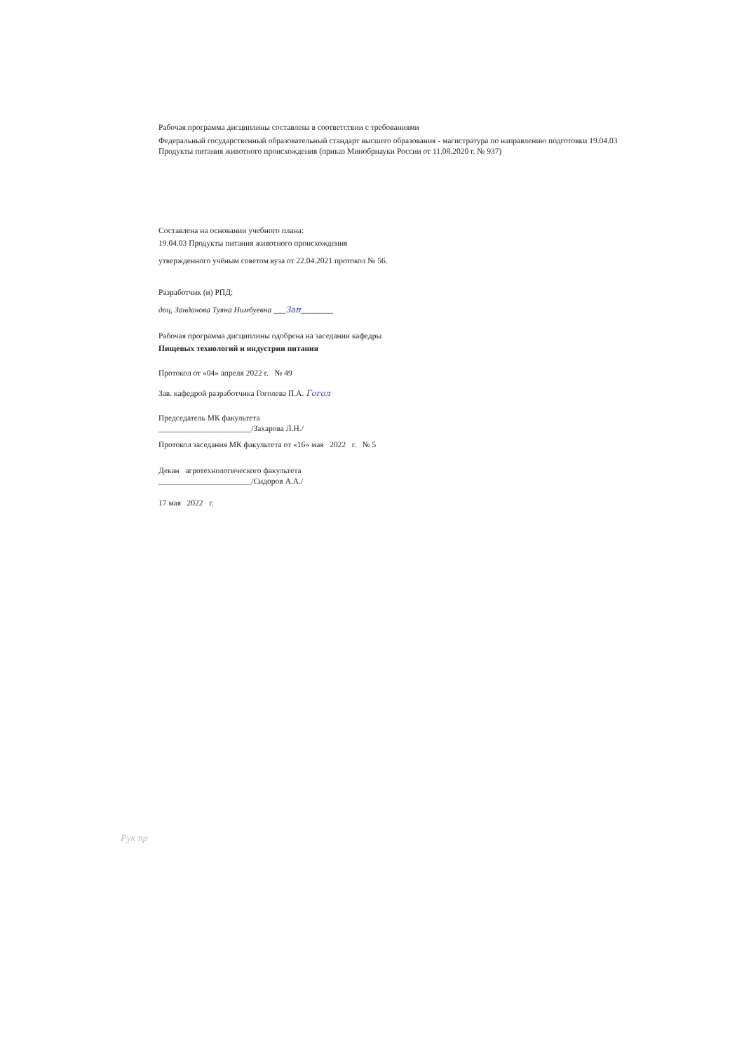Рабочая программа дисциплины составлена в соответствии с требованиями
Федеральный государственный образовательный стандарт высшего образования - магистратура по направлению подготовки 19.04.03 Продукты питания животного происхождения (приказ Минобрнауки России от 11.08.2020 г. № 937)
Составлена на основании учебного плана:
19.04.03 Продукты питания животного происхождения
утвержденного учёным советом вуза от 22.04.2021 протокол № 56.
Разработчик (и) РПД:
доц, Занданова Туяна Нимбуевна ___Зан________
Рабочая программа дисциплины одобрена на заседании кафедры
Пищевых технологий и индустрии питания
Протокол от «04» апреля 2022 г. № 49
Зав. кафедрой разработчика Гоголева П.А. Гогол
Председатель МК факультета
_______________________/Захарова Л.Н./
Протокол заседания МК факультета от «16» мая 2022 г. № 5
Декан агротехнологического факультета
_______________________/Сидоров А.А./
17 мая 2022 г.
Рук пр